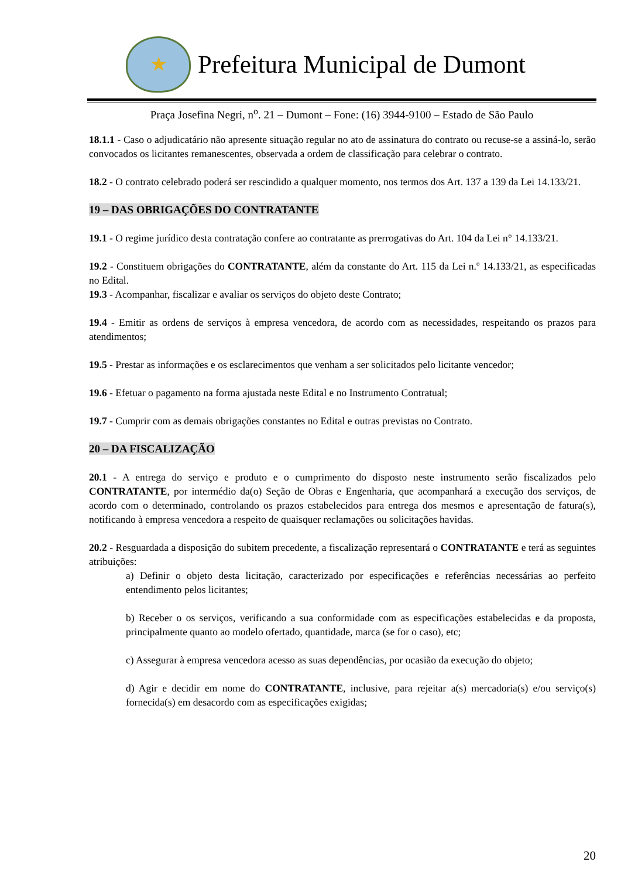★
Prefeitura Municipal de Dumont
Praça Josefina Negri, n<sup>o</sup>. 21 – Dumont – Fone: (16) 3944-9100 – Estado de São Paulo
18.1.1 - Caso o adjudicatário não apresente situação regular no ato de assinatura do contrato ou recuse-se a assiná-lo, serão convocados os licitantes remanescentes, observada a ordem de classificação para celebrar o contrato.
18.2 - O contrato celebrado poderá ser rescindido a qualquer momento, nos termos dos Art. 137 a 139 da Lei 14.133/21.
19 – DAS OBRIGAÇÕES DO CONTRATANTE
19.1 - O regime jurídico desta contratação confere ao contratante as prerrogativas do Art. 104 da Lei n° 14.133/21.
19.2 - Constituem obrigações do CONTRATANTE, além da constante do Art. 115 da Lei n.º 14.133/21, as especificadas no Edital.
19.3 - Acompanhar, fiscalizar e avaliar os serviços do objeto deste Contrato;
19.4 - Emitir as ordens de serviços à empresa vencedora, de acordo com as necessidades, respeitando os prazos para atendimentos;
19.5 - Prestar as informações e os esclarecimentos que venham a ser solicitados pelo licitante vencedor;
19.6 - Efetuar o pagamento na forma ajustada neste Edital e no Instrumento Contratual;
19.7 - Cumprir com as demais obrigações constantes no Edital e outras previstas no Contrato.
20 – DA FISCALIZAÇÃO
20.1 - A entrega do serviço e produto e o cumprimento do disposto neste instrumento serão fiscalizados pelo CONTRATANTE, por intermédio da(o) Seção de Obras e Engenharia, que acompanhará a execução dos serviços, de acordo com o determinado, controlando os prazos estabelecidos para entrega dos mesmos e apresentação de fatura(s), notificando à empresa vencedora a respeito de quaisquer reclamações ou solicitações havidas.
20.2 - Resguardada a disposição do subitem precedente, a fiscalização representará o CONTRATANTE e terá as seguintes atribuições:
a) Definir o objeto desta licitação, caracterizado por especificações e referências necessárias ao perfeito entendimento pelos licitantes;
b) Receber o os serviços, verificando a sua conformidade com as especificações estabelecidas e da proposta, principalmente quanto ao modelo ofertado, quantidade, marca (se for o caso), etc;
c) Assegurar à empresa vencedora acesso as suas dependências, por ocasião da execução do objeto;
d) Agir e decidir em nome do CONTRATANTE, inclusive, para rejeitar a(s) mercadoria(s) e/ou serviço(s) fornecida(s) em desacordo com as especificações exigidas;
20